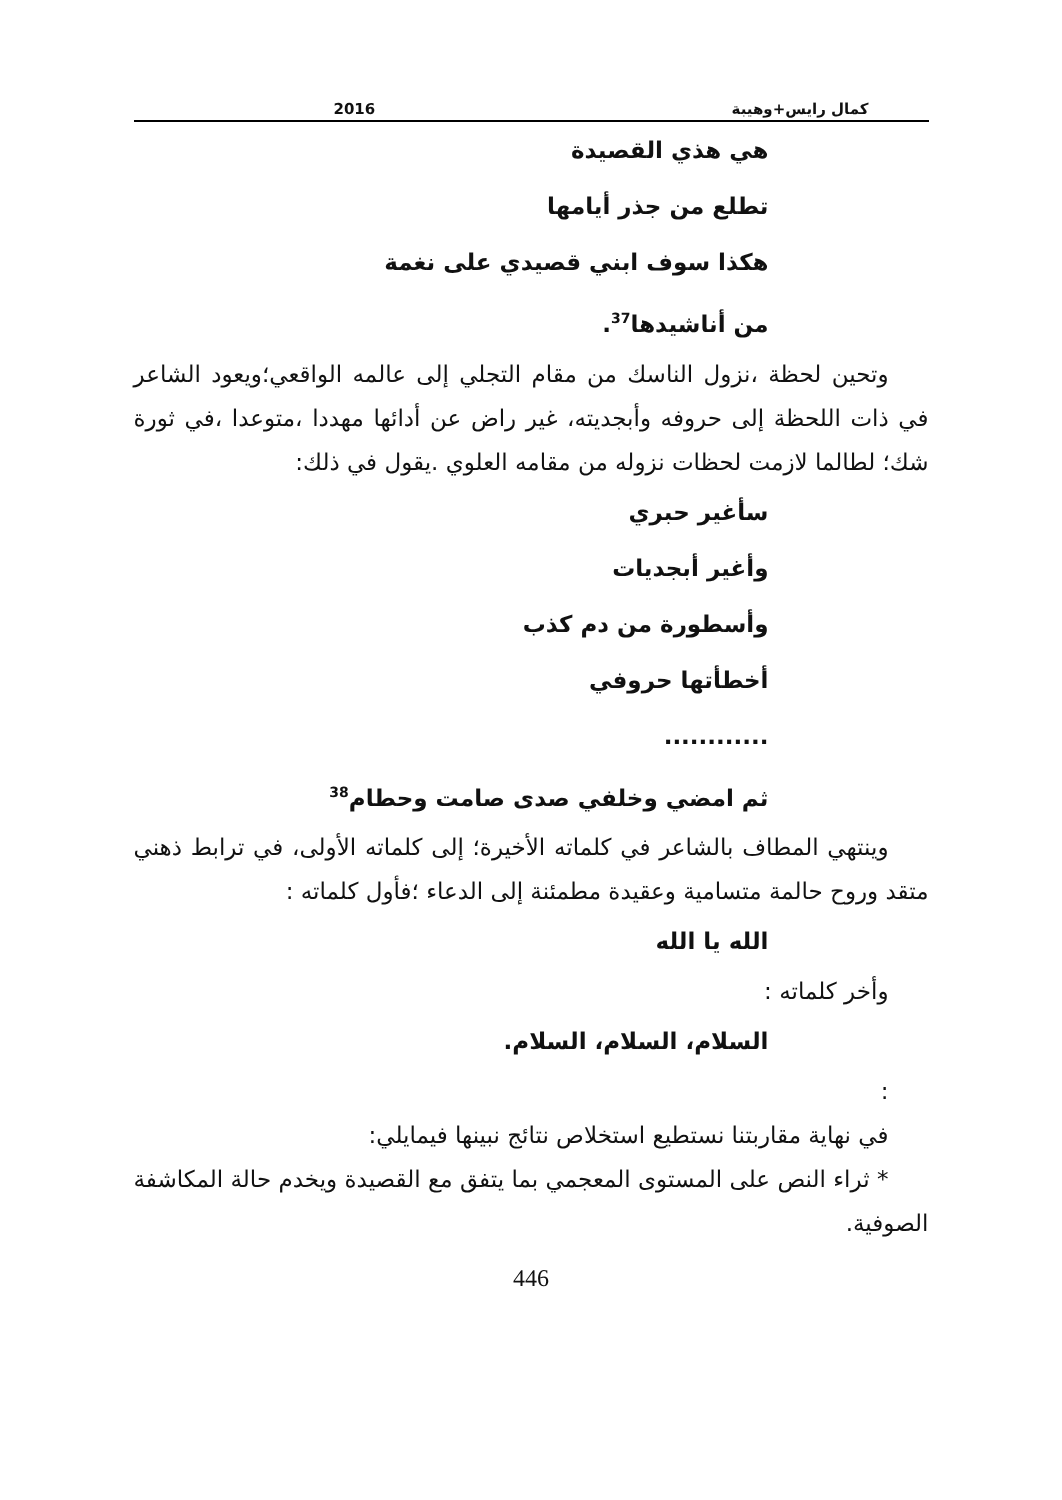كمال رايس+وهيبة 2016
هي هذي القصيدة
تطلع من جذر أيامها
هكذا سوف ابني قصيدي على نغمة
من أناشيدها<sup>37</sup>.
وتحين لحظة ،نزول الناسك من مقام التجلي إلى عالمه الواقعي؛ويعود الشاعر في ذات اللحظة إلى حروفه وأبجديته، غير راض عن أدائها مهددا ،متوعدا ،في ثورة شك؛ لطالما لازمت لحظات نزوله من مقامه العلوي .يقول في ذلك:
سأغير حبري
وأغير أبجديات
وأسطورة من دم كذب
أخطأتها حروفي
............
ثم امضي وخلفي صدى صامت وحطام<sup>38</sup>
وينتهي المطاف بالشاعر في كلماته الأخيرة؛ إلى كلماته الأولى، في ترابط ذهني متقد وروح حالمة متسامية وعقيدة مطمئنة إلى الدعاء ؛فأول كلماته :
الله يا الله
وأخر كلماته :
السلام، السلام، السلام.
:
في نهاية مقاربتنا نستطيع استخلاص نتائج نبينها فيمايلي:
* ثراء النص على المستوى المعجمي بما يتفق مع القصيدة ويخدم حالة المكاشفة الصوفية.
446